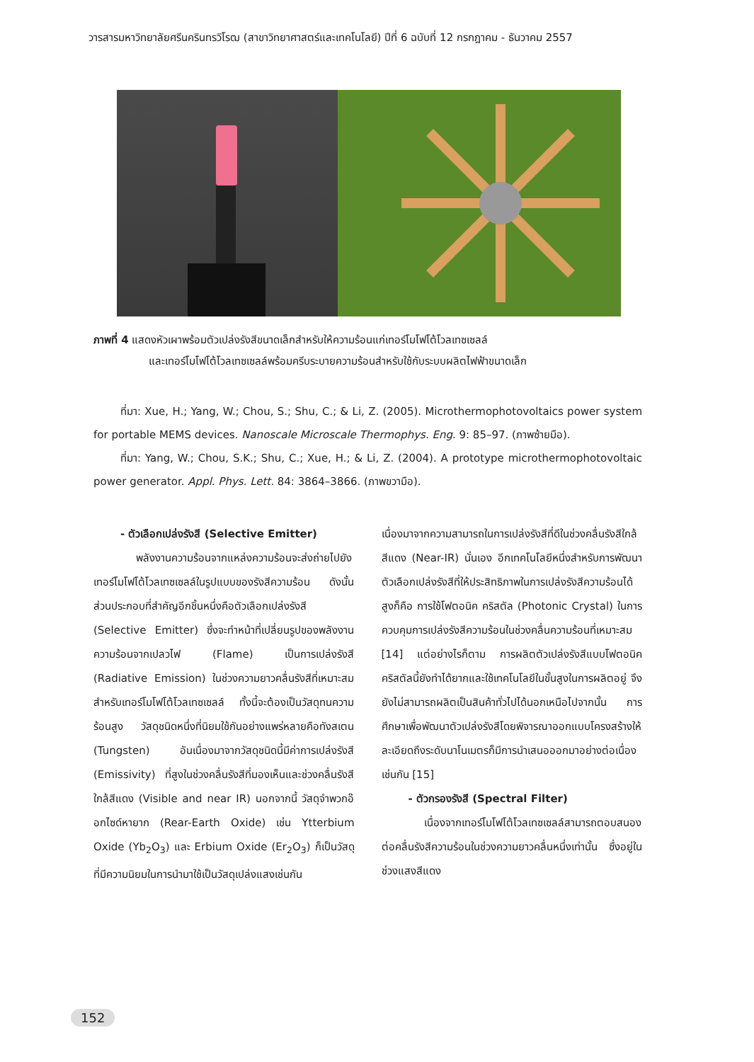วารสารมหาวิทยาลัยศรีนครินทรวิโรฒ (สาขาวิทยาศาสตร์และเทคโนโลยี) ปีที่ 6 ฉบับที่ 12 กรกฎาคม - ธันวาคม 2557
ภาพที่ 4 แสดงหัวเผาพร้อมตัวเปล่งรังสีขนาดเล็กสำหรับให้ความร้อนแก่เทอร์โมโฟโต้โวลเทซเซลล์
และเทอร์โมโฟโต้โวลเทซเซลล์พร้อมครีบระบายความร้อนสำหรับใช้กับระบบผลิตไฟฟ้าขนาดเล็ก
ที่มา: Xue, H.; Yang, W.; Chou, S.; Shu, C.; & Li, Z. (2005). Microthermophotovoltaics power system for portable MEMS devices. Nanoscale Microscale Thermophys. Eng. 9: 85–97. (ภาพซ้ายมือ).
ที่มา: Yang, W.; Chou, S.K.; Shu, C.; Xue, H.; & Li, Z. (2004). A prototype microthermophotovoltaic power generator. Appl. Phys. Lett. 84: 3864–3866. (ภาพขวามือ).
- ตัวเลือกเปล่งรังสี (Selective Emitter)
พลังงานความร้อนจากแหล่งความร้อนจะส่งถ่ายไปยังเทอร์โมโฟโต้โวลเทซเซลล์ในรูปแบบของรังสีความร้อน ดังนั้นส่วนประกอบที่สำคัญอีกชิ้นหนึ่งคือตัวเลือกเปล่งรังสี (Selective Emitter) ซึ่งจะทำหน้าที่เปลี่ยนรูปของพลังงานความร้อนจากเปลวไฟ (Flame) เป็นการเปล่งรังสี (Radiative Emission) ในช่วงความยาวคลื่นรังสีที่เหมาะสมสำหรับเทอร์โมโฟโต้โวลเทซเซลล์ ทั้งนี้จะต้องเป็นวัสดุทนความร้อนสูง วัสดุชนิดหนึ่งที่นิยมใช้กันอย่างแพร่หลายคือทังสเตน (Tungsten) อันเนื่องมาจากวัสดุชนิดนี้มีค่าการเปล่งรังสี (Emissivity) ที่สูงในช่วงคลื่นรังสีที่มองเห็นและช่วงคลื่นรังสีใกล้สีแดง (Visible and near IR) นอกจากนี้ วัสดุจำพวกอ๊อกไซด์หายาก (Rear-Earth Oxide) เช่น Ytterbium Oxide (Yb<sub>2</sub>O<sub>3</sub>) และ Erbium Oxide (Er<sub>2</sub>O<sub>3</sub>) ก็เป็นวัสดุที่มีความนิยมในการนำมาใช้เป็นวัสดุเปล่งแสงเช่นกัน
เนื่องมาจากความสามารถในการเปล่งรังสีที่ดีในช่วงคลื่นรังสีใกล้สีแดง (Near-IR) นั่นเอง อีกเทคโนโลยีหนึ่งสำหรับการพัฒนาตัวเลือกเปล่งรังสีที่ให้ประสิทธิภาพในการเปล่งรังสีความร้อนได้สูงก็คือ การใช้โฟตอนิค คริสตัล (Photonic Crystal) ในการควบคุมการเปล่งรังสีความร้อนในช่วงคลื่นความร้อนที่เหมาะสม [14] แต่อย่างไรก็ตาม การผลิตตัวเปล่งรังสีแบบโฟตอนิค คริสตัลนี้ยังทำได้ยากและใช้เทคโนโลยีในขั้นสูงในการผลิตอยู่ จึงยังไม่สามารถผลิตเป็นสินค้าทั่วไปได้นอกเหนือไปจากนั้น การศึกษาเพื่อพัฒนาตัวเปล่งรังสีโดยพิจารณาออกแบบโครงสร้างให้ละเอียดถึงระดับนาโนเมตรก็มีการนำเสนอออกมาอย่างต่อเนื่องเช่นกัน [15]
- ตัวกรองรังสี (Spectral Filter)
เนื่องจากเทอร์โมโฟโต้โวลเทซเซลล์สามารถตอบสนองต่อคลื่นรังสีความร้อนในช่วงความยาวคลื่นหนึ่งเท่านั้น ซึ่งอยู่ในช่วงแสงสีแดง
152